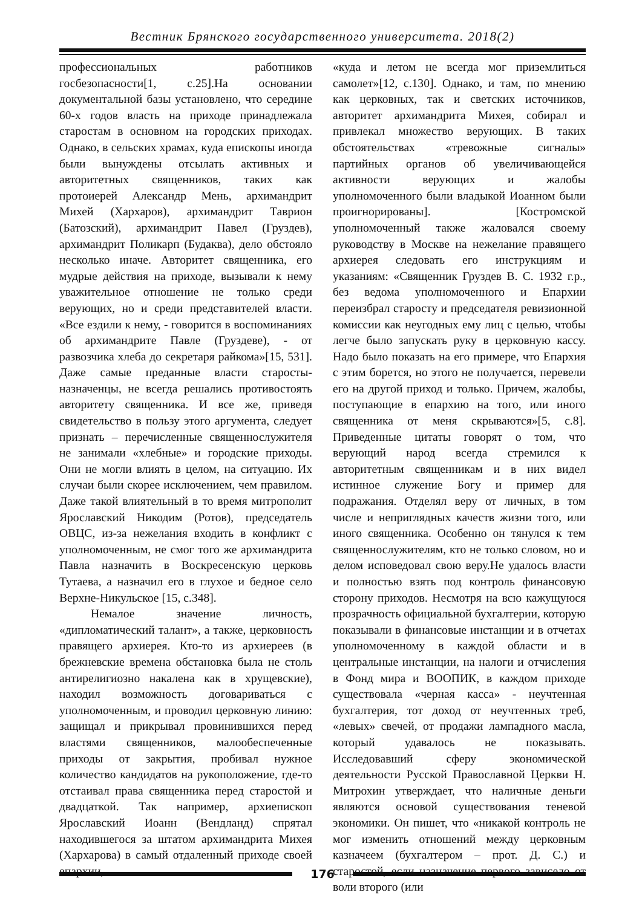Вестник Брянского государственного университета. 2018(2)
профессиональных работников госбезопасности[1, с.25].На основании документальной базы установлено, что середине 60-х годов власть на приходе принадлежала старостам в основном на городских приходах. Однако, в сельских храмах, куда епископы иногда были вынуждены отсылать активных и авторитетных священников, таких как протоиерей Александр Мень, архимандрит Михей (Хархаров), архимандрит Таврион (Батозский), архимандрит Павел (Груздев), архимандрит Поликарп (Будаква), дело обстояло несколько иначе. Авторитет священника, его мудрые действия на приходе, вызывали к нему уважительное отношение не только среди верующих, но и среди представителей власти. «Все ездили к нему, - говорится в воспоминаниях об архимандрите Павле (Груздеве), - от развозчика хлеба до секретаря райкома»[15, 531]. Даже самые преданные власти старосты-назначенцы, не всегда решались противостоять авторитету священника. И все же, приведя свидетельство в пользу этого аргумента, следует признать – перечисленные священнослужителя не занимали «хлебные» и городские приходы. Они не могли влиять в целом, на ситуацию. Их случаи были скорее исключением, чем правилом. Даже такой влиятельный в то время митрополит Ярославский Никодим (Ротов), председатель ОВЦС, из-за нежелания входить в конфликт с уполномоченным, не смог того же архимандрита Павла назначить в Воскресенскую церковь Тутаева, а назначил его в глухое и бедное село Верхне-Никульское [15, с.348].
Немалое значение личность, «дипломатический талант», а также, церковность правящего архиерея. Кто-то из архиереев (в брежневские времена обстановка была не столь антирелигиозно накалена как в хрущевские), находил возможность договариваться с уполномоченным, и проводил церковную линию: защищал и прикрывал провинившихся перед властями священников, малообеспеченные приходы от закрытия, пробивал нужное количество кандидатов на рукоположение, где-то отстаивал права священника перед старостой и двадцаткой. Так например, архиепископ Ярославский Иоанн (Вендланд) спрятал находившегося за штатом архимандрита Михея (Хархарова) в самый отдаленный приходе своей епархии,
«куда и летом не всегда мог приземлиться самолет»[12, с.130]. Однако, и там, по мнению как церковных, так и светских источников, авторитет архимандрита Михея, собирал и привлекал множество верующих. В таких обстоятельствах «тревожные сигналы» партийных органов об увеличивающейся активности верующих и жалобы уполномоченного были владыкой Иоанном были проигнорированы]. [Костромской уполномоченный также жаловался своему руководству в Москве на нежелание правящего архиерея следовать его инструкциям и указаниям: «Священник Груздев В. С. 1932 г.р., без ведома уполномоченного и Епархии переизбрал старосту и председателя ревизионной комиссии как неугодных ему лиц с целью, чтобы легче было запускать руку в церковную кассу. Надо было показать на его примере, что Епархия с этим борется, но этого не получается, перевели его на другой приход и только. Причем, жалобы, поступающие в епархию на того, или иного священника от меня скрываются»[5, с.8]. Приведенные цитаты говорят о том, что верующий народ всегда стремился к авторитетным священникам и в них видел истинное служение Богу и пример для подражания. Отделял веру от личных, в том числе и неприглядных качеств жизни того, или иного священника. Особенно он тянулся к тем священнослужителям, кто не только словом, но и делом исповедовал свою веру.Не удалось власти и полностью взять под контроль финансовую сторону приходов. Несмотря на всю кажущуюся прозрачность официальной бухгалтерии, которую показывали в финансовые инстанции и в отчетах уполномоченному в каждой области и в центральные инстанции, на налоги и отчисления в Фонд мира и ВООПИК, в каждом приходе существовала «черная касса» - неучтенная бухгалтерия, тот доход от неучтенных треб, «левых» свечей, от продажи лампадного масла, который удавалось не показывать. Исследовавший сферу экономической деятельности Русской Православной Церкви Н. Митрохин утверждает, что наличные деньги являются основой существования теневой экономики. Он пишет, что «никакой контроль не мог изменить отношений между церковным казначеем (бухгалтером – прот. Д. С.) и старостой, если назначение первого зависело от воли второго (или
176